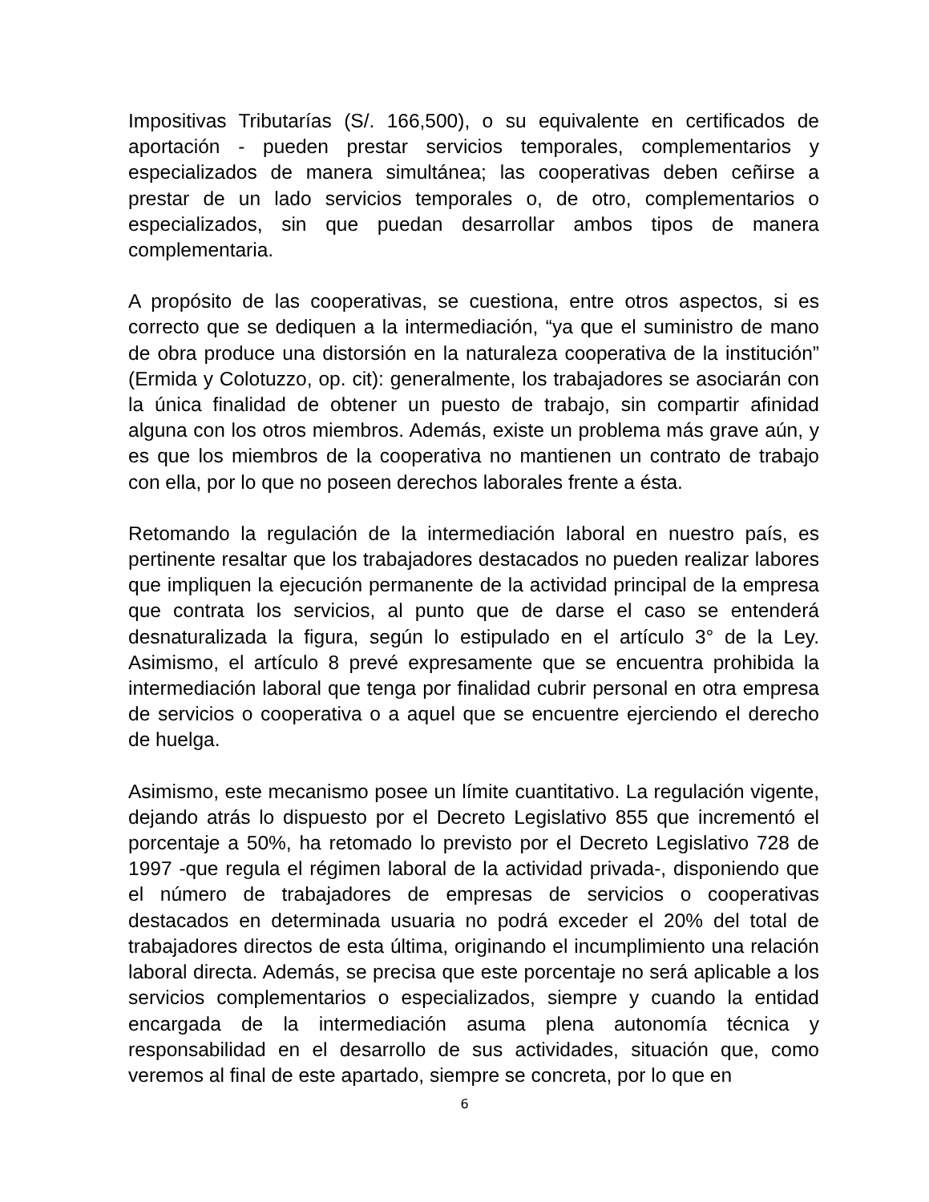Impositivas Tributarías (S/. 166,500), o su equivalente en certificados de aportación - pueden prestar servicios temporales, complementarios y especializados de manera simultánea; las cooperativas deben ceñirse a prestar de un lado servicios temporales o, de otro, complementarios o especializados, sin que puedan desarrollar ambos tipos de manera complementaria.
A propósito de las cooperativas, se cuestiona, entre otros aspectos, si es correcto que se dediquen a la intermediación, “ya que el suministro de mano de obra produce una distorsión en la naturaleza cooperativa de la institución” (Ermida y Colotuzzo, op. cit): generalmente, los trabajadores se asociarán con la única finalidad de obtener un puesto de trabajo, sin compartir afinidad alguna con los otros miembros. Además, existe un problema más grave aún, y es que los miembros de la cooperativa no mantienen un contrato de trabajo con ella, por lo que no poseen derechos laborales frente a ésta.
Retomando la regulación de la intermediación laboral en nuestro país, es pertinente resaltar que los trabajadores destacados no pueden realizar labores que impliquen la ejecución permanente de la actividad principal de la empresa que contrata los servicios, al punto que de darse el caso se entenderá desnaturalizada la figura, según lo estipulado en el artículo 3° de la Ley. Asimismo, el artículo 8 prevé expresamente que se encuentra prohibida la intermediación laboral que tenga por finalidad cubrir personal en otra empresa de servicios o cooperativa o a aquel que se encuentre ejerciendo el derecho de huelga.
Asimismo, este mecanismo posee un límite cuantitativo. La regulación vigente, dejando atrás lo dispuesto por el Decreto Legislativo 855 que incrementó el porcentaje a 50%, ha retomado lo previsto por el Decreto Legislativo 728 de 1997 -que regula el régimen laboral de la actividad privada-, disponiendo que el número de trabajadores de empresas de servicios o cooperativas destacados en determinada usuaria no podrá exceder el 20% del total de trabajadores directos de esta última, originando el incumplimiento una relación laboral directa. Además, se precisa que este porcentaje no será aplicable a los servicios complementarios o especializados, siempre y cuando la entidad encargada de la intermediación asuma plena autonomía técnica y responsabilidad en el desarrollo de sus actividades, situación que, como veremos al final de este apartado, siempre se concreta, por lo que en
6